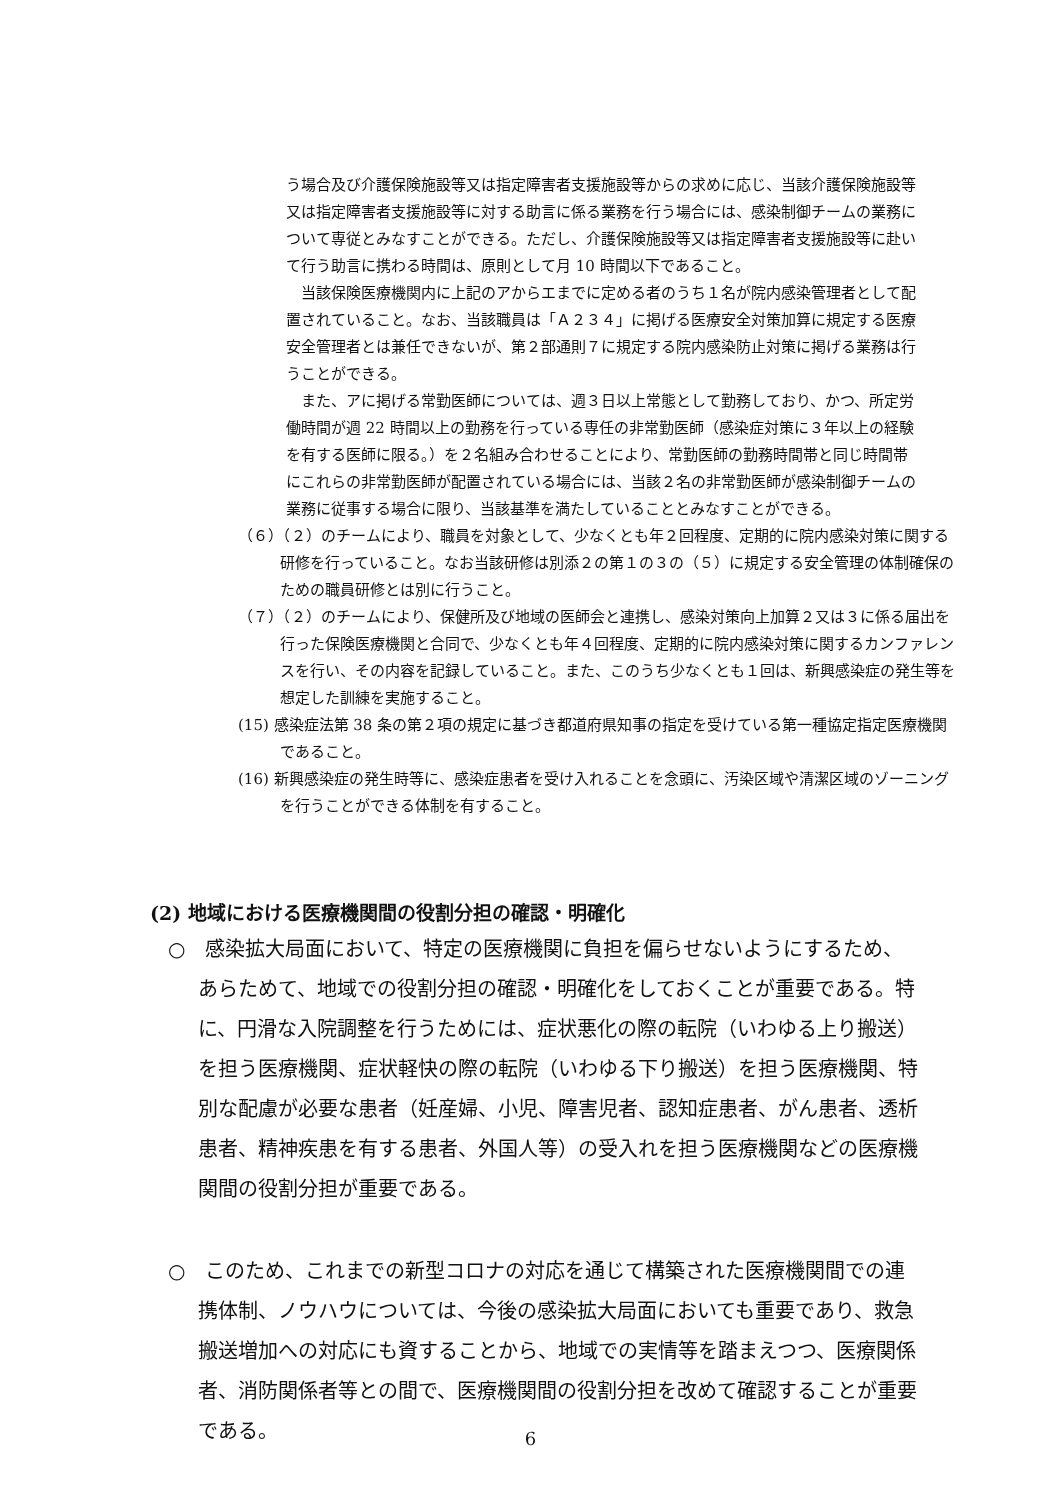う場合及び介護保険施設等又は指定障害者支援施設等からの求めに応じ、当該介護保険施設等又は指定障害者支援施設等に対する助言に係る業務を行う場合には、感染制御チームの業務について専従とみなすことができる。ただし、介護保険施設等又は指定障害者支援施設等に赴いて行う助言に携わる時間は、原則として月 10 時間以下であること。
当該保険医療機関内に上記のアからエまでに定める者のうち１名が院内感染管理者として配置されていること。なお、当該職員は「Ａ２３４」に掲げる医療安全対策加算に規定する医療安全管理者とは兼任できないが、第２部通則７に規定する院内感染防止対策に掲げる業務は行うことができる。
また、アに掲げる常勤医師については、週３日以上常態として勤務しており、かつ、所定労働時間が週 22 時間以上の勤務を行っている専任の非常勤医師（感染症対策に３年以上の経験を有する医師に限る。）を２名組み合わせることにより、常勤医師の勤務時間帯と同じ時間帯にこれらの非常勤医師が配置されている場合には、当該２名の非常勤医師が感染制御チームの業務に従事する場合に限り、当該基準を満たしていることとみなすことができる。
（６）（２）のチームにより、職員を対象として、少なくとも年２回程度、定期的に院内感染対策に関する研修を行っていること。なお当該研修は別添２の第１の３の（５）に規定する安全管理の体制確保のための職員研修とは別に行うこと。
（７）（２）のチームにより、保健所及び地域の医師会と連携し、感染対策向上加算２又は３に係る届出を行った保険医療機関と合同で、少なくとも年４回程度、定期的に院内感染対策に関するカンファレンスを行い、その内容を記録していること。また、このうち少なくとも１回は、新興感染症の発生等を想定した訓練を実施すること。
(15) 感染症法第 38 条の第２項の規定に基づき都道府県知事の指定を受けている第一種協定指定医療機関であること。
(16) 新興感染症の発生時等に、感染症患者を受け入れることを念頭に、汚染区域や清潔区域のゾーニングを行うことができる体制を有すること。
(2) 地域における医療機関間の役割分担の確認・明確化
○　感染拡大局面において、特定の医療機関に負担を偏らせないようにするため、あらためて、地域での役割分担の確認・明確化をしておくことが重要である。特に、円滑な入院調整を行うためには、症状悪化の際の転院（いわゆる上り搬送）を担う医療機関、症状軽快の際の転院（いわゆる下り搬送）を担う医療機関、特別な配慮が必要な患者（妊産婦、小児、障害児者、認知症患者、がん患者、透析患者、精神疾患を有する患者、外国人等）の受入れを担う医療機関などの医療機関間の役割分担が重要である。
○　このため、これまでの新型コロナの対応を通じて構築された医療機関間での連携体制、ノウハウについては、今後の感染拡大局面においても重要であり、救急搬送増加への対応にも資することから、地域での実情等を踏まえつつ、医療関係者、消防関係者等との間で、医療機関間の役割分担を改めて確認することが重要である。
6